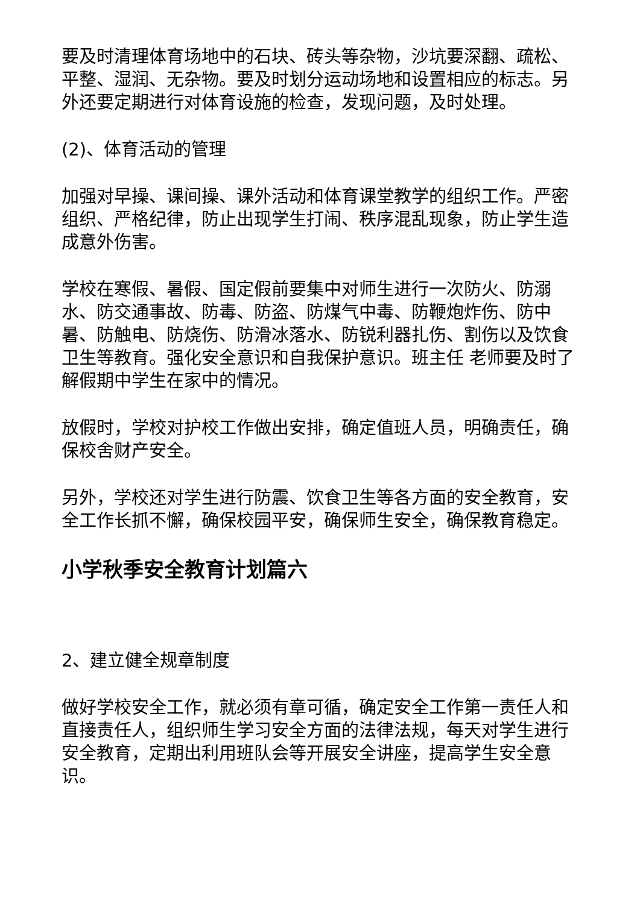要及时清理体育场地中的石块、砖头等杂物，沙坑要深翻、疏松、平整、湿润、无杂物。要及时划分运动场地和设置相应的标志。另外还要定期进行对体育设施的检查，发现问题，及时处理。
(2)、体育活动的管理
加强对早操、课间操、课外活动和体育课堂教学的组织工作。严密组织、严格纪律，防止出现学生打闹、秩序混乱现象，防止学生造成意外伤害。
学校在寒假、暑假、国定假前要集中对师生进行一次防火、防溺水、防交通事故、防毒、防盗、防煤气中毒、防鞭炮炸伤、防中暑、防触电、防烧伤、防滑冰落水、防锐利器扎伤、割伤以及饮食卫生等教育。强化安全意识和自我保护意识。班主任 老师要及时了解假期中学生在家中的情况。
放假时，学校对护校工作做出安排，确定值班人员，明确责任，确保校舍财产安全。
另外，学校还对学生进行防震、饮食卫生等各方面的安全教育，安全工作长抓不懈，确保校园平安，确保师生安全，确保教育稳定。
小学秋季安全教育计划篇六
2、建立健全规章制度
做好学校安全工作，就必须有章可循，确定安全工作第一责任人和直接责任人，组织师生学习安全方面的法律法规，每天对学生进行安全教育，定期出利用班队会等开展安全讲座，提高学生安全意识。